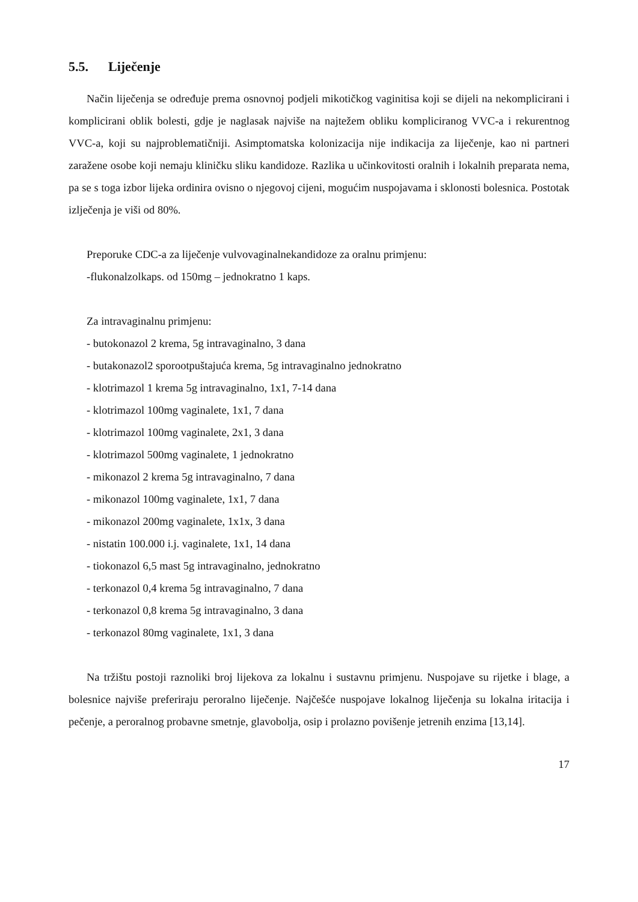5.5. Liječenje
Način liječenja se određuje prema osnovnoj podjeli mikotičkog vaginitisa koji se dijeli na nekomplicirani i komplicirani oblik bolesti, gdje je naglasak najviše na najtežem obliku kompliciranog VVC-a i rekurentnog VVC-a, koji su najproblematičniji. Asimptomatska kolonizacija nije indikacija za liječenje, kao ni partneri zaražene osobe koji nemaju kliničku sliku kandidoze. Razlika u učinkovitosti oralnih i lokalnih preparata nema, pa se s toga izbor lijeka ordinira ovisno o njegovoj cijeni, mogućim nuspojavama i sklonosti bolesnica. Postotak izlječenja je viši od 80%.
Preporuke CDC-a za liječenje vulvovaginalnekandidoze za oralnu primjenu:
-flukonalzolkaps. od 150mg – jednokratno 1 kaps.
Za intravaginalnu primjenu:
- butokonazol 2 krema, 5g intravaginalno, 3 dana
- butakonazol2 sporootpuštajuća krema, 5g intravaginalno jednokratno
- klotrimazol 1 krema 5g intravaginalno, 1x1, 7-14 dana
- klotrimazol 100mg vaginalete, 1x1, 7 dana
- klotrimazol 100mg vaginalete, 2x1, 3 dana
- klotrimazol 500mg vaginalete, 1 jednokratno
- mikonazol 2 krema 5g intravaginalno, 7 dana
- mikonazol 100mg vaginalete, 1x1, 7 dana
- mikonazol 200mg vaginalete, 1x1x, 3 dana
- nistatin 100.000 i.j. vaginalete, 1x1, 14 dana
- tiokonazol 6,5 mast 5g intravaginalno, jednokratno
- terkonazol 0,4 krema 5g intravaginalno, 7 dana
- terkonazol 0,8 krema 5g intravaginalno, 3 dana
- terkonazol 80mg vaginalete, 1x1, 3 dana
Na tržištu postoji raznoliki broj lijekova za lokalnu i sustavnu primjenu. Nuspojave su rijetke i blage, a bolesnice najviše preferiraju peroralno liječenje. Najčešće nuspojave lokalnog liječenja su lokalna iritacija i pečenje, a peroralnog probavne smetnje, glavobolja, osip i prolazno povišenje jetrenih enzima [13,14].
17